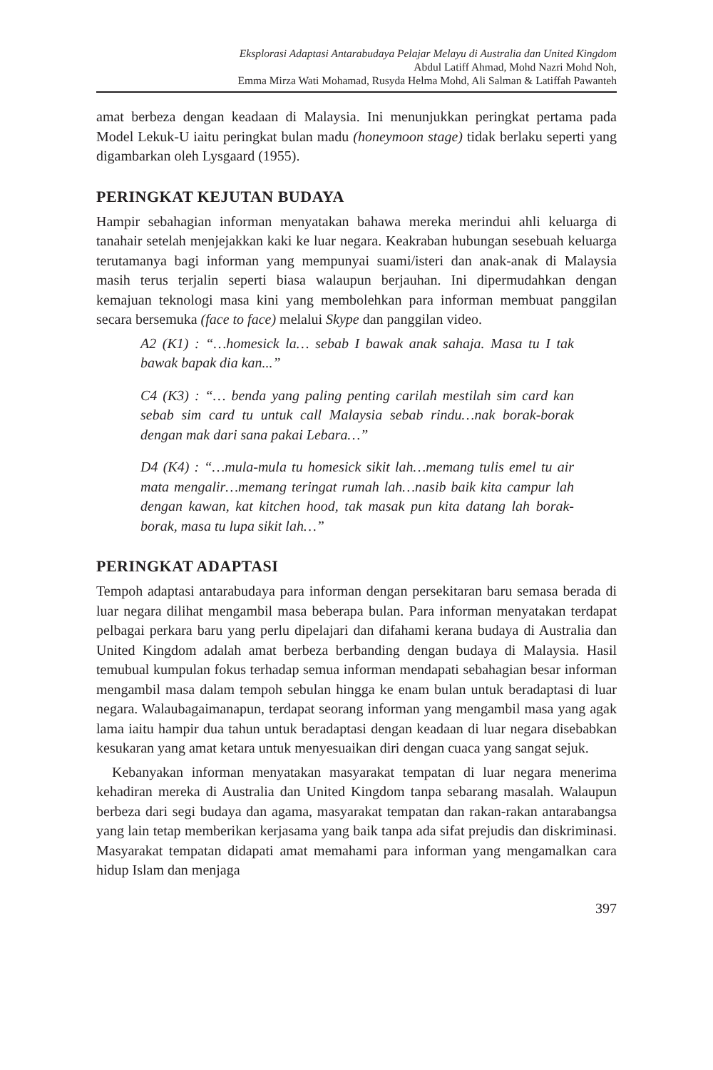Eksplorasi Adaptasi Antarabudaya Pelajar Melayu di Australia dan United Kingdom
Abdul Latiff Ahmad, Mohd Nazri Mohd Noh,
Emma Mirza Wati Mohamad, Rusyda Helma Mohd, Ali Salman & Latiffah Pawanteh
amat berbeza dengan keadaan di Malaysia. Ini menunjukkan peringkat pertama pada Model Lekuk-U iaitu peringkat bulan madu (honeymoon stage) tidak berlaku seperti yang digambarkan oleh Lysgaard (1955).
PERINGKAT KEJUTAN BUDAYA
Hampir sebahagian informan menyatakan bahawa mereka merindui ahli keluarga di tanahair setelah menjejakkan kaki ke luar negara. Keakraban hubungan sesebuah keluarga terutamanya bagi informan yang mempunyai suami/isteri dan anak-anak di Malaysia masih terus terjalin seperti biasa walaupun berjauhan. Ini dipermudahkan dengan kemajuan teknologi masa kini yang membolehkan para informan membuat panggilan secara bersemuka (face to face) melalui Skype dan panggilan video.
A2 (K1) : “…homesick la… sebab I bawak anak sahaja. Masa tu I tak bawak bapak dia kan...”
C4 (K3) : “… benda yang paling penting carilah mestilah sim card kan sebab sim card tu untuk call Malaysia sebab rindu…nak borak-borak dengan mak dari sana pakai Lebara…”
D4 (K4) : “…mula-mula tu homesick sikit lah…memang tulis emel tu air mata mengalir…memang teringat rumah lah…nasib baik kita campur lah dengan kawan, kat kitchen hood, tak masak pun kita datang lah borak-borak, masa tu lupa sikit lah…”
PERINGKAT ADAPTASI
Tempoh adaptasi antarabudaya para informan dengan persekitaran baru semasa berada di luar negara dilihat mengambil masa beberapa bulan. Para informan menyatakan terdapat pelbagai perkara baru yang perlu dipelajari dan difahami kerana budaya di Australia dan United Kingdom adalah amat berbeza berbanding dengan budaya di Malaysia. Hasil temubual kumpulan fokus terhadap semua informan mendapati sebahagian besar informan mengambil masa dalam tempoh sebulan hingga ke enam bulan untuk beradaptasi di luar negara. Walaubagaimanapun, terdapat seorang informan yang mengambil masa yang agak lama iaitu hampir dua tahun untuk beradaptasi dengan keadaan di luar negara disebabkan kesukaran yang amat ketara untuk menyesuaikan diri dengan cuaca yang sangat sejuk.
Kebanyakan informan menyatakan masyarakat tempatan di luar negara menerima kehadiran mereka di Australia dan United Kingdom tanpa sebarang masalah. Walaupun berbeza dari segi budaya dan agama, masyarakat tempatan dan rakan-rakan antarabangsa yang lain tetap memberikan kerjasama yang baik tanpa ada sifat prejudis dan diskriminasi. Masyarakat tempatan didapati amat memahami para informan yang mengamalkan cara hidup Islam dan menjaga
397